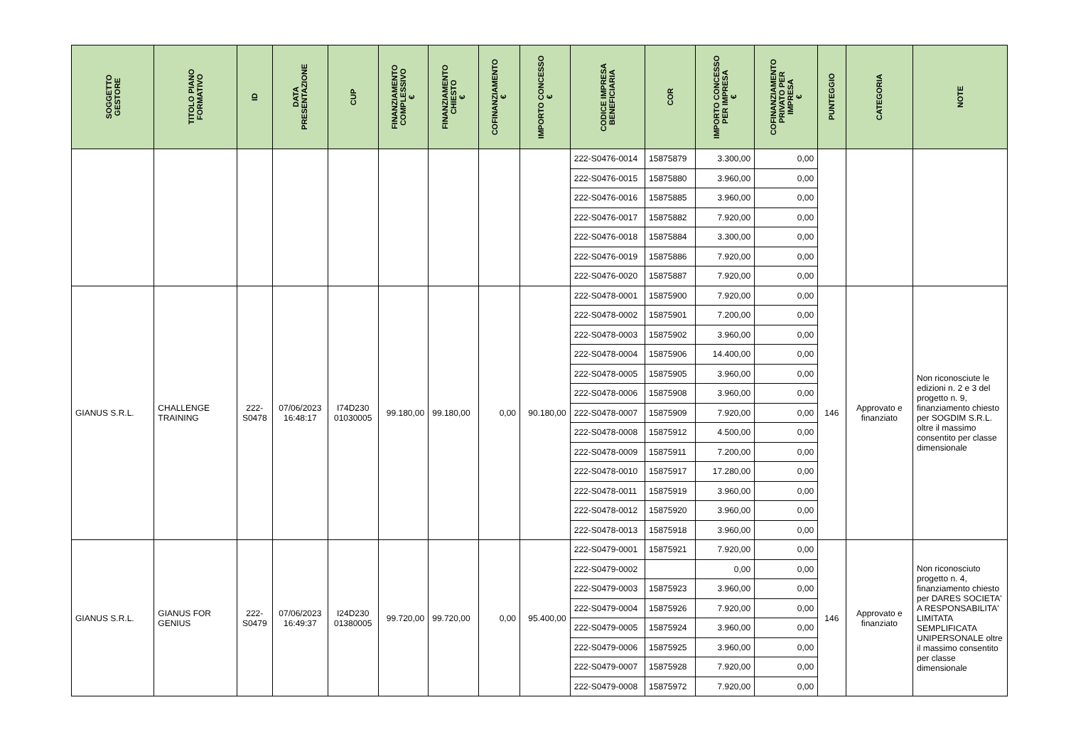| SOGGETTO GESTORE | TITOLO PIANO FORMATIVO | ID | DATA PRESENTAZIONE | CUP | FINANZIAMENTO COMPLESSIVO € | FINANZIAMENTO CHIESTO € | COFINANZIAMENTO € | IMPORTO CONCESSO € | CODICE IMPRESA BENEFICIARIA | COR | IMPORTO CONCESSO PER IMPRESA € | COFINANZIAMENTO PRIVATO PER IMPRESA € | PUNTEGGIO | CATEGORIA | NOTE |
| --- | --- | --- | --- | --- | --- | --- | --- | --- | --- | --- | --- | --- | --- | --- | --- |
| | | | | | | | | | 222-S0476-0014 | 15875879 | 3.300,00 | 0,00 | | | |
| | | | | | | | | | 222-S0476-0015 | 15875880 | 3.960,00 | 0,00 | | | |
| | | | | | | | | | 222-S0476-0016 | 15875885 | 3.960,00 | 0,00 | | | |
| | | | | | | | | | 222-S0476-0017 | 15875882 | 7.920,00 | 0,00 | | | |
| | | | | | | | | | 222-S0476-0018 | 15875884 | 3.300,00 | 0,00 | | | |
| | | | | | | | | | 222-S0476-0019 | 15875886 | 7.920,00 | 0,00 | | | |
| | | | | | | | | | 222-S0476-0020 | 15875887 | 7.920,00 | 0,00 | | | |
| GIANUS S.R.L. | CHALLENGE TRAINING | 222-S0478 | 07/06/2023 16:48:17 | I74D230 01030005 | 99.180,00 | 99.180,00 | 0,00 | 90.180,00 | 222-S0478-0001 | 15875900 | 7.920,00 | 0,00 | 146 | Approvato e finanziato | Non riconosciute le edizioni n. 2 e 3 del progetto n. 9, finanziamento chiesto per SOGDIM S.R.L. oltre il massimo consentito per classe dimensionale |
| | | | | | | | | | 222-S0478-0002 | 15875901 | 7.200,00 | 0,00 | | | |
| | | | | | | | | | 222-S0478-0003 | 15875902 | 3.960,00 | 0,00 | | | |
| | | | | | | | | | 222-S0478-0004 | 15875906 | 14.400,00 | 0,00 | | | |
| | | | | | | | | | 222-S0478-0005 | 15875905 | 3.960,00 | 0,00 | | | |
| | | | | | | | | | 222-S0478-0006 | 15875908 | 3.960,00 | 0,00 | | | |
| | | | | | | | | | 222-S0478-0007 | 15875909 | 7.920,00 | 0,00 | | | |
| | | | | | | | | | 222-S0478-0008 | 15875912 | 4.500,00 | 0,00 | | | |
| | | | | | | | | | 222-S0478-0009 | 15875911 | 7.200,00 | 0,00 | | | |
| | | | | | | | | | 222-S0478-0010 | 15875917 | 17.280,00 | 0,00 | | | |
| | | | | | | | | | 222-S0478-0011 | 15875919 | 3.960,00 | 0,00 | | | |
| | | | | | | | | | 222-S0478-0012 | 15875920 | 3.960,00 | 0,00 | | | |
| | | | | | | | | | 222-S0478-0013 | 15875918 | 3.960,00 | 0,00 | | | |
| GIANUS S.R.L. | GIANUS FOR GENIUS | 222-S0479 | 07/06/2023 16:49:37 | I24D230 01380005 | 99.720,00 | 99.720,00 | 0,00 | 95.400,00 | 222-S0479-0001 | 15875921 | 7.920,00 | 0,00 | 146 | Approvato e finanziato | Non riconosciuto progetto n. 4, finanziamento chiesto per DARES SOCIETA' A RESPONSABILITA' LIMITATA SEMPLIFICATA UNIPERSONALE oltre il massimo consentito per classe dimensionale |
| | | | | | | | | | 222-S0479-0002 | | 0,00 | 0,00 | | | |
| | | | | | | | | | 222-S0479-0003 | 15875923 | 3.960,00 | 0,00 | | | |
| | | | | | | | | | 222-S0479-0004 | 15875926 | 7.920,00 | 0,00 | | | |
| | | | | | | | | | 222-S0479-0005 | 15875924 | 3.960,00 | 0,00 | | | |
| | | | | | | | | | 222-S0479-0006 | 15875925 | 3.960,00 | 0,00 | | | |
| | | | | | | | | | 222-S0479-0007 | 15875928 | 7.920,00 | 0,00 | | | |
| | | | | | | | | | 222-S0479-0008 | 15875972 | 7.920,00 | 0,00 | | | |